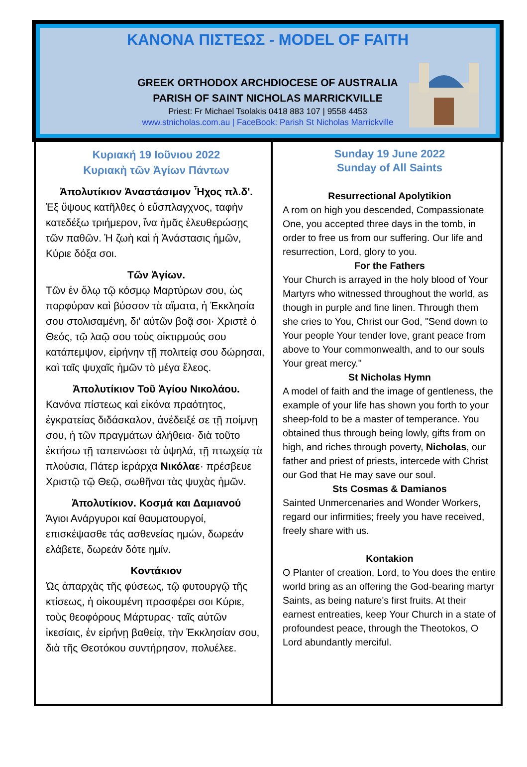ΚΑΝΟΝΑ ΠΙΣΤΕΩΣ - MODEL OF FAITH
GREEK ORTHODOX ARCHDIOCESE OF AUSTRALIA
PARISH OF SAINT NICHOLAS MARRICKVILLE
Priest: Fr Michael Tsolakis 0418 883 107 | 9558 4453
www.stnicholas.com.au | FaceBook: Parish St Nicholas Marrickville
Κυριακή 19 Ιοῦνιου 2022
Κυριακὴ τῶν Ἁγίων Πάντων
Ἀπολυτίκιον Ἀναστάσιμον Ἦχος πλ.δ'.
Ἐξ ὕψους κατῆλθες ὁ εὔσπλαγχνος, ταφὴν κατεδέξω τριήμερον, ἵνα ἡμᾶς ἐλευθερώσῃς τῶν παθῶν. Ἡ ζωὴ καὶ ἡ Ἀνάστασις ἡμῶν, Κύριε δόξα σοι.
Τῶν Ἁγίων.
Τῶν ἐν ὅλῳ τῷ κόσμῳ Μαρτύρων σου, ὡς πορφύραν καὶ βύσσον τὰ αἵματα, ἡ Ἐκκλησία σου στολισαμένη, δι' αὐτῶν βοᾷ σοι· Χριστὲ ὁ Θεός, τῷ λαῷ σου τοὺς οἰκτιρμούς σου κατάπεμψον, εἰρήνην τῇ πολιτείᾳ σου δώρησαι, καὶ ταῖς ψυχαῖς ἡμῶν τὸ μέγα ἔλεος.
Ἀπολυτίκιον Τοῦ Ἁγίου Νικολάου.
Κανόνα πίστεως καὶ εἰκόνα πραότητος, ἐγκρατείας διδάσκαλον, ἀνέδειξέ σε τῇ ποίμνῃ σου, ἡ τῶν πραγμάτων ἀλήθεια· διὰ τοῦτο ἐκτήσω τῇ ταπεινώσει τὰ ὑψηλά, τῇ πτωχείᾳ τὰ πλούσια, Πάτερ ἱεράρχα Νικόλαε· πρέσβευε Χριστῷ τῷ Θεῷ, σωθῆναι τὰς ψυχὰς ἡμῶν.
Ἀπολυτίκιον. Κοσμά και Δαμιανού
Άγιοι Ανάργυροι καί θαυματουργοί, επισκέψασθε τάς ασθενείας ημών, δωρεάν ελάβετε, δωρεάν δότε ημίν.
Κοντάκιον
Ὡς ἀπαρχὰς τῆς φύσεως, τῷ φυτουργῷ τῆς κτίσεως, ἡ οἰκουμένη προσφέρει σοι Κύριε, τοὺς θεοφόρους Μάρτυρας· ταῖς αὐτῶν ἱκεσίαις, ἐν εἰρήνῃ βαθείᾳ, τὴν Ἐκκλησίαν σου, διὰ τῆς Θεοτόκου συντήρησον, πολυέλεε.
Sunday 19 June 2022
Sunday of All Saints
Resurrectional Apolytikion
A rom on high you descended, Compassionate One, you accepted three days in the tomb, in order to free us from our suffering. Our life and resurrection, Lord, glory to you.
For the Fathers
Your Church is arrayed in the holy blood of Your Martyrs who witnessed throughout the world, as though in purple and fine linen. Through them she cries to You, Christ our God, "Send down to Your people Your tender love, grant peace from above to Your commonwealth, and to our souls Your great mercy."
St Nicholas Hymn
A model of faith and the image of gentleness, the example of your life has shown you forth to your sheep-fold to be a master of temperance. You obtained thus through being lowly, gifts from on high, and riches through poverty, Nicholas, our father and priest of priests, intercede with Christ our God that He may save our soul.
Sts Cosmas & Damianos
Sainted Unmercenaries and Wonder Workers, regard our infirmities; freely you have received, freely share with us.
Kontakion
O Planter of creation, Lord, to You does the entire world bring as an offering the God-bearing martyr Saints, as being nature's first fruits. At their earnest entreaties, keep Your Church in a state of profoundest peace, through the Theotokos, O Lord abundantly merciful.